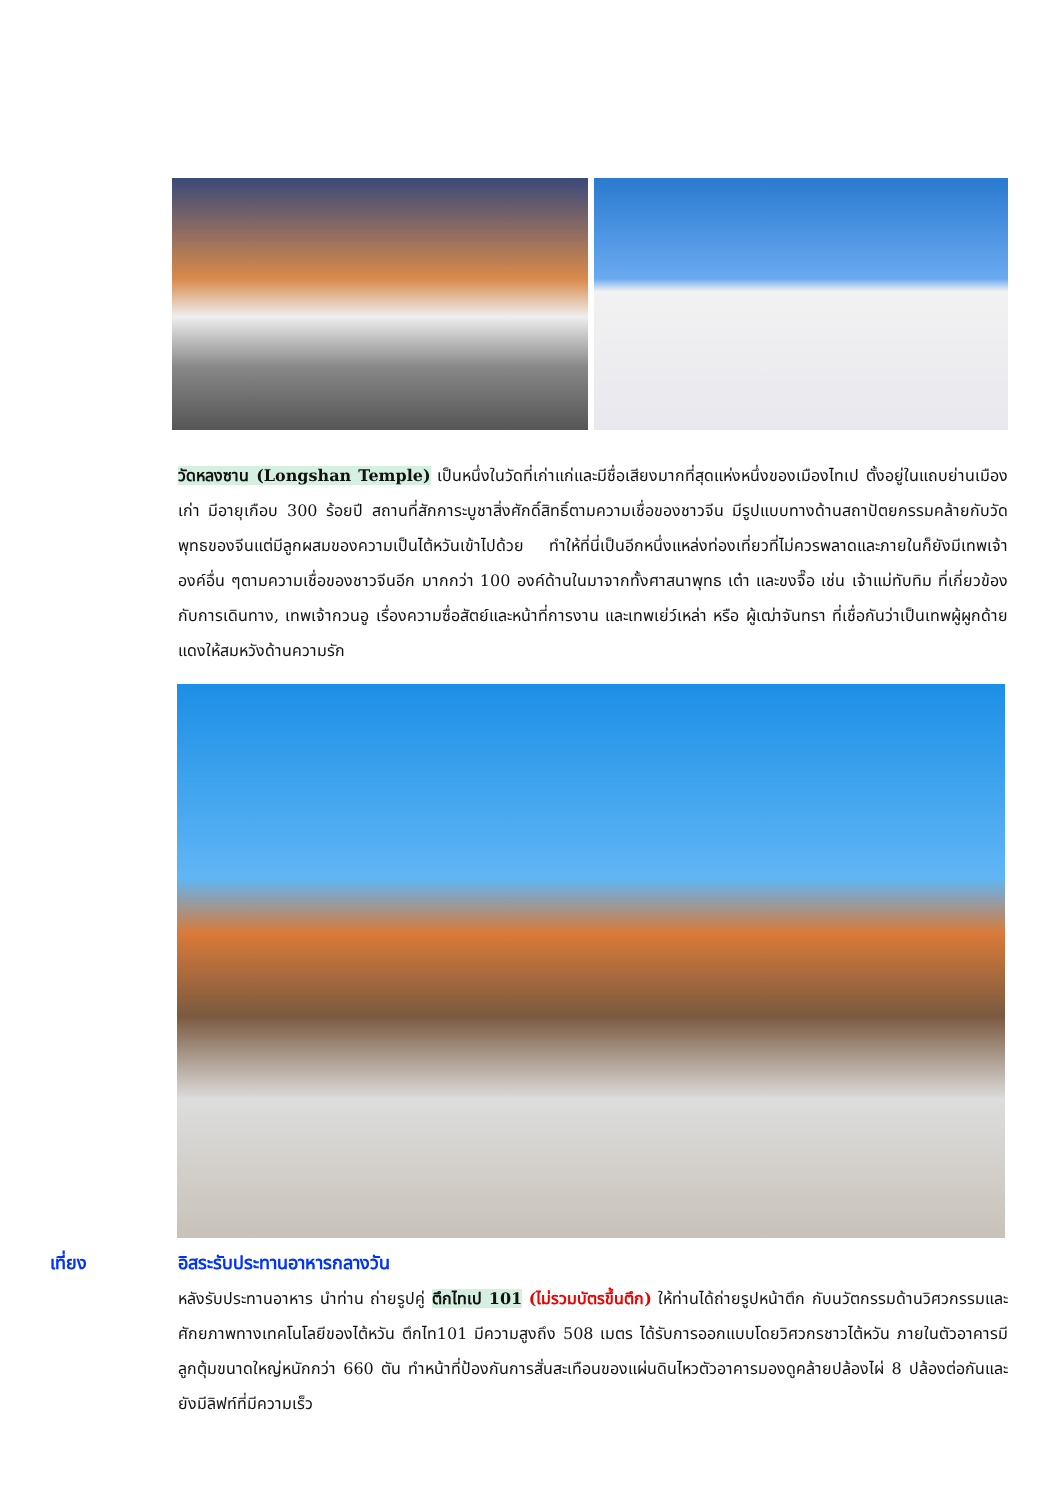วัดหลงซาน (Longshan Temple) เป็นหนึ่งในวัดที่เก่าแก่และมีชื่อเสียงมากที่สุดแห่งหนึ่งของเมืองไทเป ตั้งอยู่ในแถบย่านเมืองเก่า มีอายุเกือบ 300 ร้อยปี สถานที่สักการะบูชาสิ่งศักดิ์สิทธิ์ตามความเชื่อของชาวจีน มีรูปแบบทางด้านสถาปัตยกรรมคล้ายกับวัดพุทธของจีนแต่มีลูกผสมของความเป็นไต้หวันเข้าไปด้วย ทำให้ที่นี่เป็นอีกหนึ่งแหล่งท่องเที่ยวที่ไม่ควรพลาดและภายในก็ยังมีเทพเจ้าองค์อื่น ๆตามความเชื่อของชาวจีนอีก มากกว่า 100 องค์ด้านในมาจากทั้งศาสนาพุทธ เต๋า และขงจื๊อ เช่น เจ้าแม่ทับทิม ที่เกี่ยวข้องกับการเดินทาง, เทพเจ้ากวนอู เรื่องความซื่อสัตย์และหน้าที่การงาน และเทพเย่ว์เหล่า หรือ ผู้เฒ่าจันทรา ที่เชื่อกันว่าเป็นเทพผู้ผูกด้ายแดงให้สมหวังด้านความรัก
เที่ยง อิสระรับประทานอาหารกลางวัน
หลังรับประทานอาหาร นำท่าน ถ่ายรูปคู่ ตึกไทเป 101 (ไม่รวมบัตรขึ้นตึก) ให้ท่านได้ถ่ายรูปหน้าตึก กับนวัตกรรมด้านวิศวกรรมและศักยภาพทางเทคโนโลยีของไต้หวัน ตึกไท101 มีความสูงถึง 508 เมตร ได้รับการออกแบบโดยวิศวกรชาวไต้หวัน ภายในตัวอาคารมีลูกตุ้มขนาดใหญ่หนักกว่า 660 ตัน ทำหน้าที่ป้องกันการสั่นสะเทือนของแผ่นดินไหวตัวอาคารมองดูคล้ายปล้องไผ่ 8 ปล้องต่อกันและยังมีลิฟท์ที่มีความเร็ว